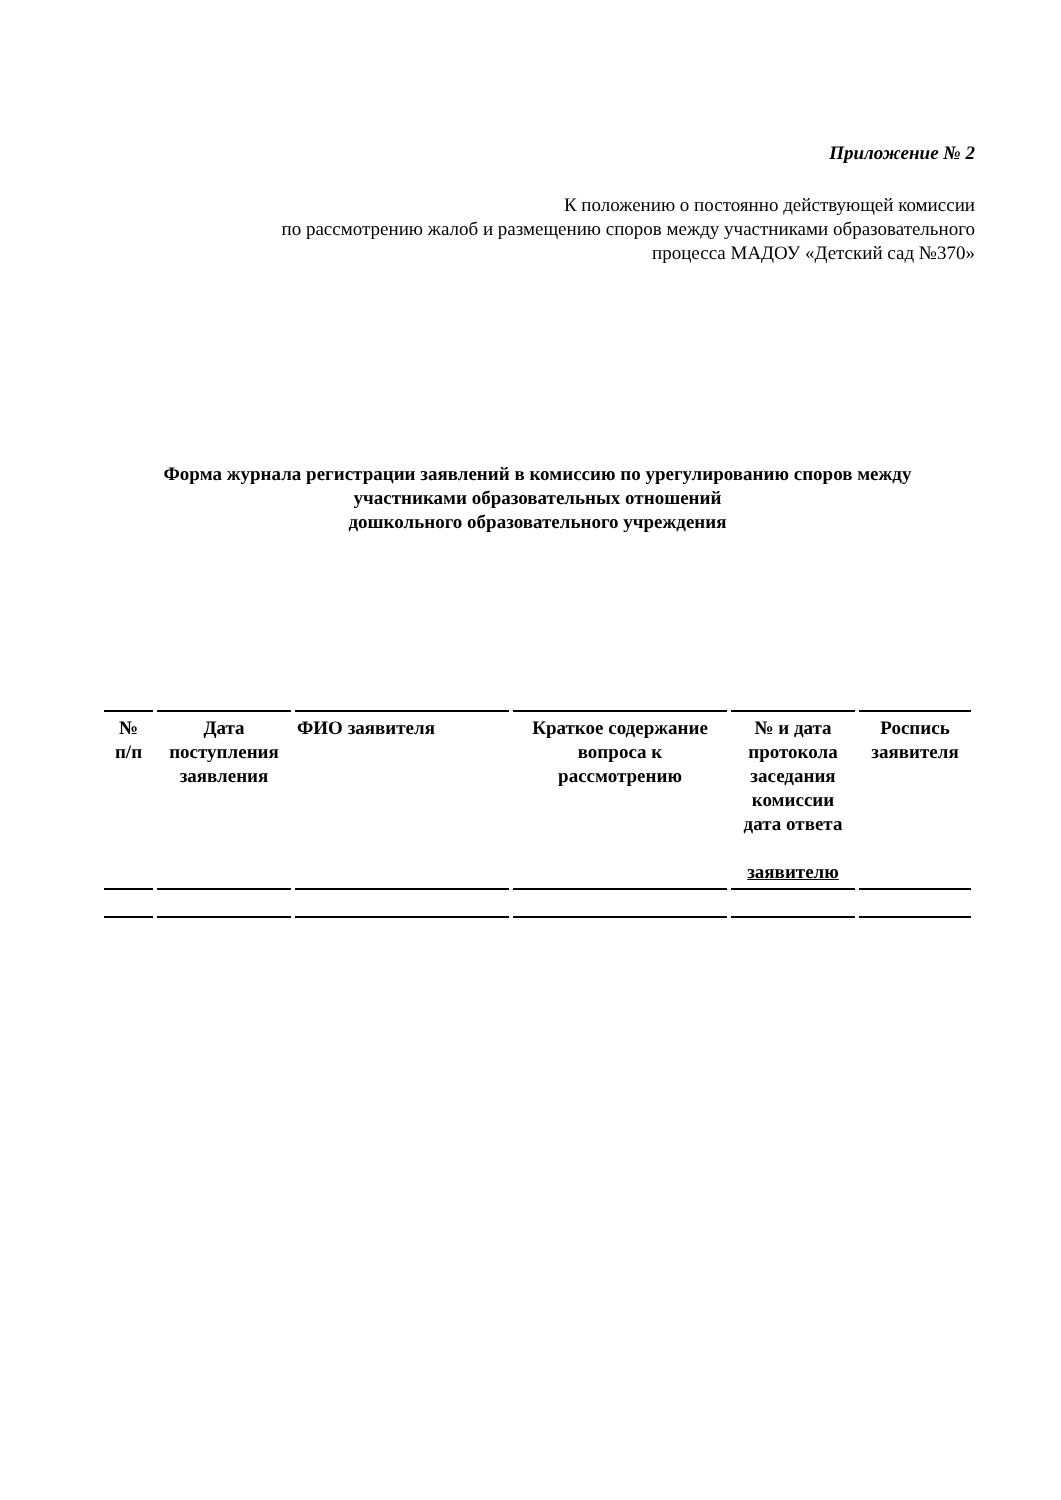Приложение № 2
К положению о постоянно действующей комиссии
по рассмотрению жалоб и размещению споров между участниками образовательного
процесса МАДОУ «Детский сад №370»
Форма журнала регистрации заявлений в комиссию по урегулированию споров между
участниками образовательных отношений
дошкольного образовательного учреждения
| № п/п | Дата поступления заявления | ФИО заявителя | Краткое содержание вопроса к рассмотрению | № и дата протокола заседания комиссии дата ответа заявителю | Роспись заявителя |
| --- | --- | --- | --- | --- | --- |